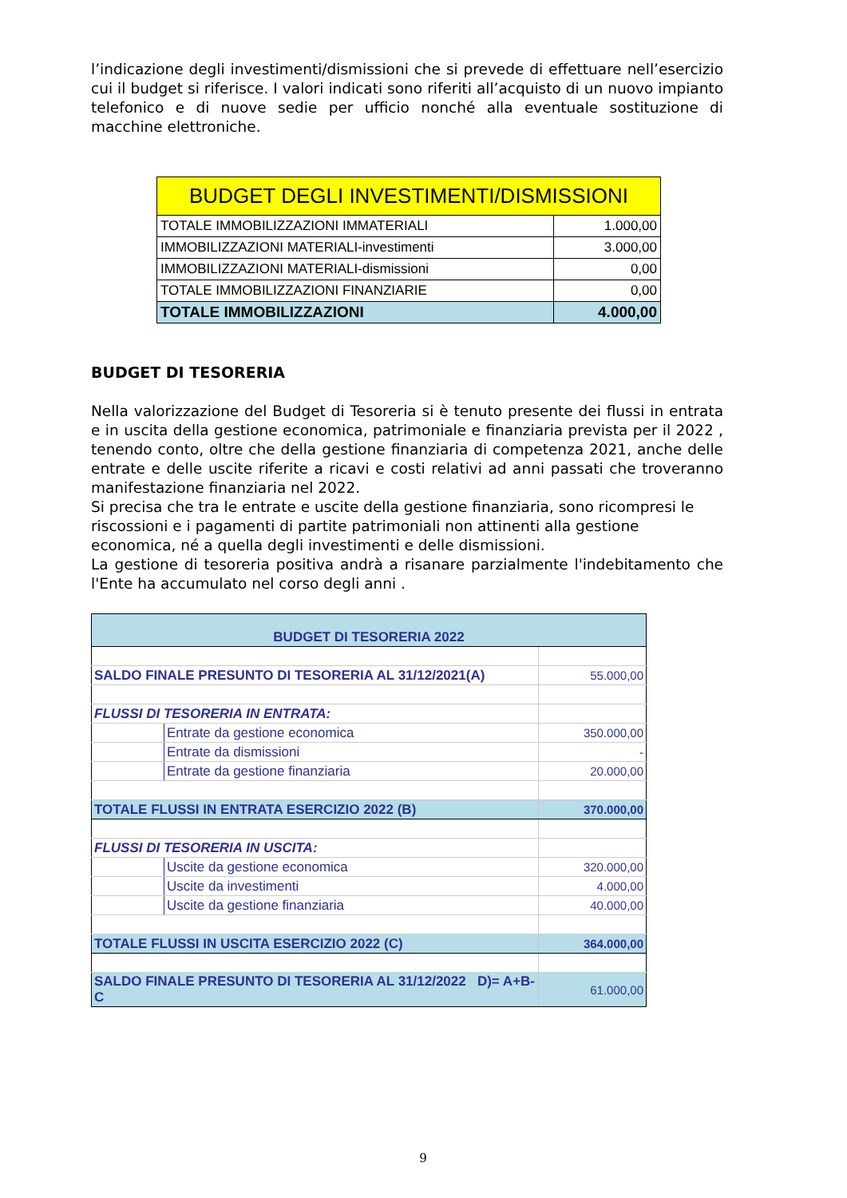l’indicazione degli investimenti/dismissioni che si prevede di effettuare nell’esercizio cui il budget si riferisce. I valori indicati sono riferiti all’acquisto di un nuovo impianto telefonico e di nuove sedie per ufficio nonché alla eventuale sostituzione di macchine elettroniche.
| BUDGET DEGLI INVESTIMENTI/DISMISSIONI | |
| TOTALE IMMOBILIZZAZIONI IMMATERIALI | 1.000,00 |
| IMMOBILIZZAZIONI MATERIALI-investimenti | 3.000,00 |
| IMMOBILIZZAZIONI MATERIALI-dismissioni | 0,00 |
| TOTALE IMMOBILIZZAZIONI FINANZIARIE | 0,00 |
| TOTALE IMMOBILIZZAZIONI | 4.000,00 |
BUDGET DI TESORERIA
Nella valorizzazione del Budget di Tesoreria si è tenuto presente dei flussi in entrata e in uscita della gestione economica, patrimoniale e finanziaria prevista per il 2022 , tenendo conto, oltre che della gestione finanziaria di competenza 2021, anche delle entrate e delle uscite riferite a ricavi e costi relativi ad anni passati che troveranno manifestazione finanziaria nel 2022.
Si precisa che tra le entrate e uscite della gestione finanziaria, sono ricompresi le riscossioni e i pagamenti di partite patrimoniali non attinenti alla gestione economica, né a quella degli investimenti e delle dismissioni.
La gestione di tesoreria positiva andrà a risanare parzialmente l'indebitamento che l'Ente ha accumulato nel corso degli anni .
| BUDGET DI TESORERIA 2022 | | |
| SALDO FINALE PRESUNTO DI TESORERIA AL 31/12/2021(A) | | 55.000,00 |
| FLUSSI DI TESORERIA IN ENTRATA: | | |
| | Entrate da gestione economica | 350.000,00 |
| | Entrate da dismissioni | - |
| | Entrate da gestione finanziaria | 20.000,00 |
| TOTALE FLUSSI IN ENTRATA ESERCIZIO 2022 (B) | | 370.000,00 |
| FLUSSI DI TESORERIA IN USCITA: | | |
| | Uscite da gestione economica | 320.000,00 |
| | Uscite da investimenti | 4.000,00 |
| | Uscite da gestione finanziaria | 40.000,00 |
| TOTALE FLUSSI IN USCITA ESERCIZIO 2022 (C) | | 364.000,00 |
| SALDO FINALE PRESUNTO DI TESORERIA AL 31/12/2022 D)= A+B-C | | 61.000,00 |
9